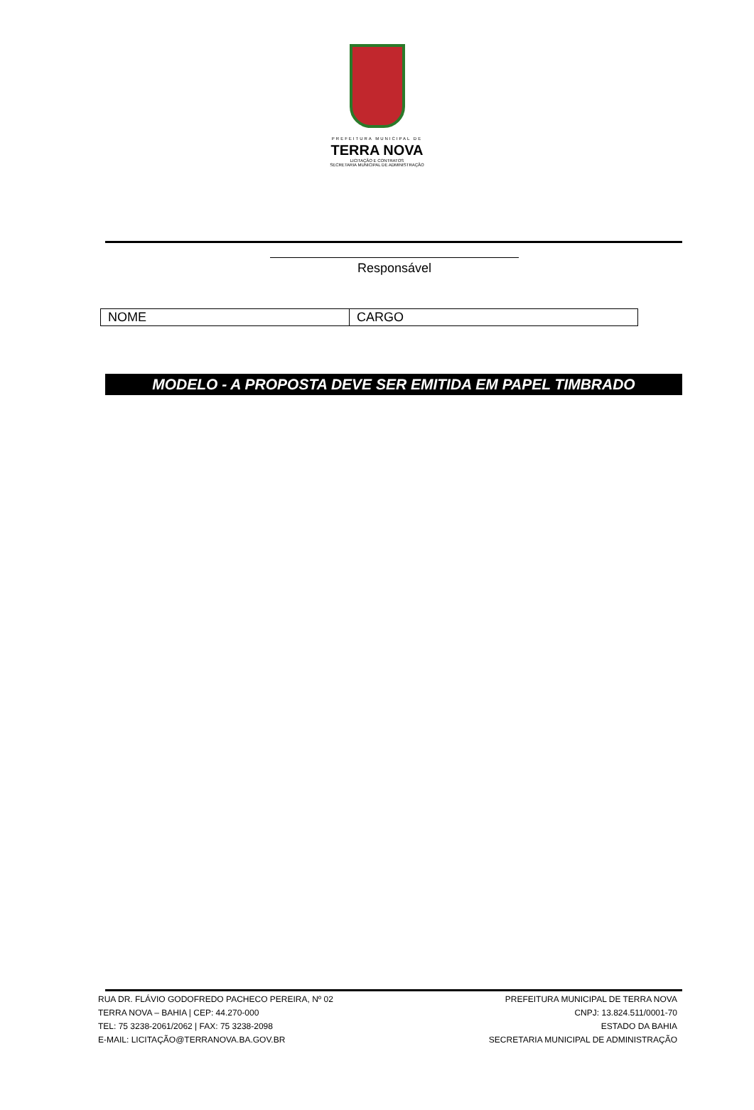PREFEITURA MUNICIPAL DE
TERRA NOVA
LICITAÇÃO E CONTRATOS
SECRETARIA MUNICIPAL DE ADMINISTRAÇÃO
Responsável
| NOME | CARGO |
MODELO - A PROPOSTA DEVE SER EMITIDA EM PAPEL TIMBRADO
RUA DR. FLÁVIO GODOFREDO PACHECO PEREIRA, Nº 02
TERRA NOVA – BAHIA | CEP: 44.270-000
TEL: 75 3238-2061/2062 | FAX: 75 3238-2098
E-MAIL: LICITAÇÃO@TERRANOVA.BA.GOV.BR
PREFEITURA MUNICIPAL DE TERRA NOVA
CNPJ: 13.824.511/0001-70
ESTADO DA BAHIA
SECRETARIA MUNICIPAL DE ADMINISTRAÇÃO